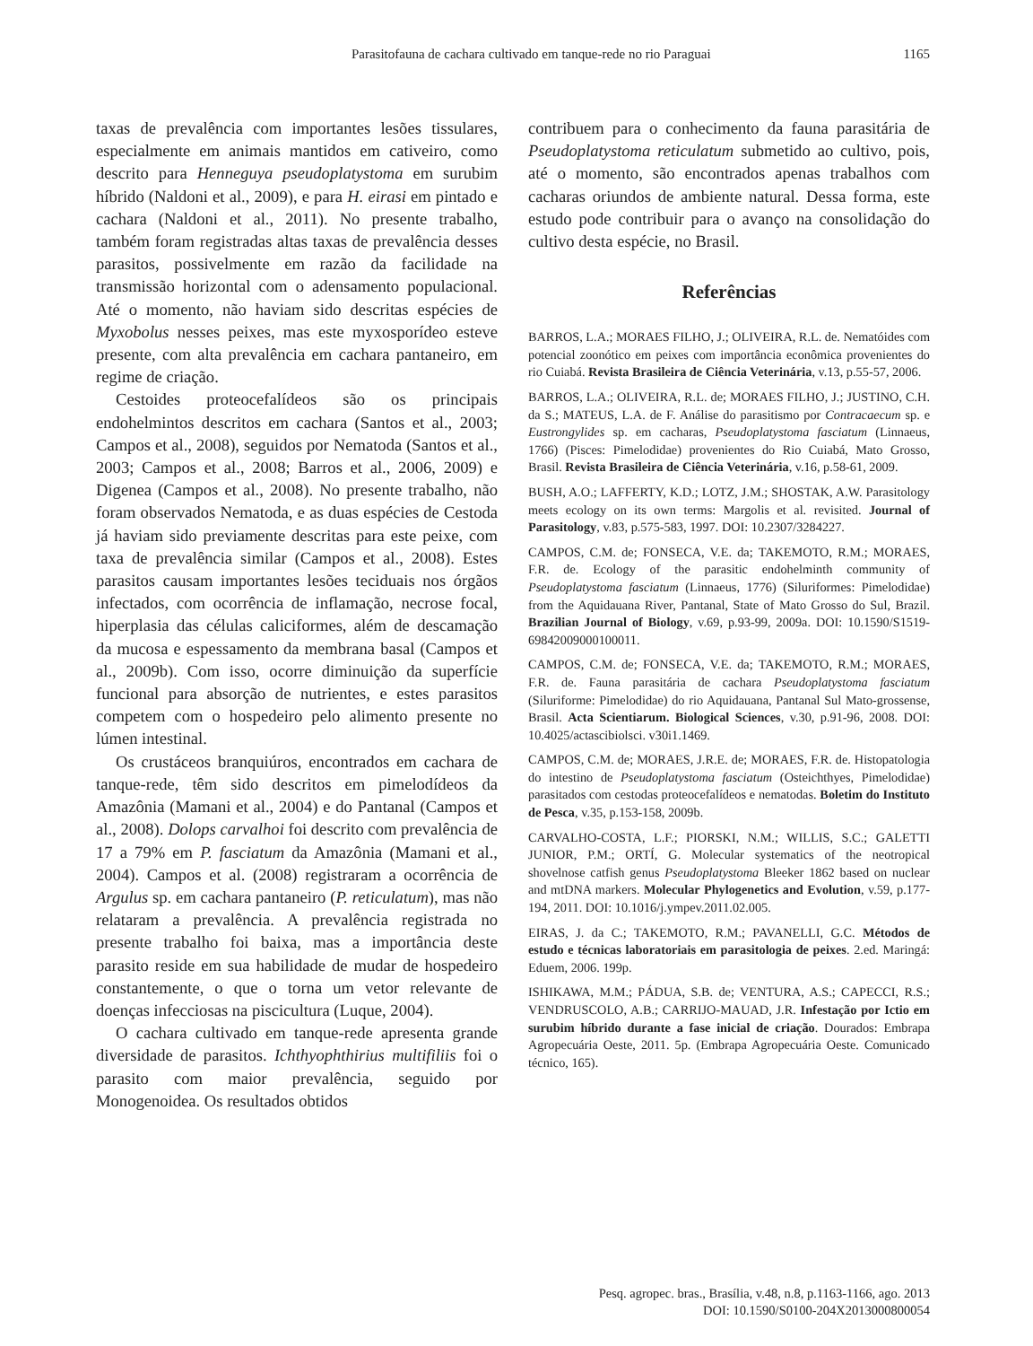Parasitofauna de cachara cultivado em tanque-rede no rio Paraguai 1165
taxas de prevalência com importantes lesões tissulares, especialmente em animais mantidos em cativeiro, como descrito para Henneguya pseudoplatystoma em surubim híbrido (Naldoni et al., 2009), e para H. eirasi em pintado e cachara (Naldoni et al., 2011). No presente trabalho, também foram registradas altas taxas de prevalência desses parasitos, possivelmente em razão da facilidade na transmissão horizontal com o adensamento populacional. Até o momento, não haviam sido descritas espécies de Myxobolus nesses peixes, mas este myxosporídeo esteve presente, com alta prevalência em cachara pantaneiro, em regime de criação.
Cestoides proteocefalídeos são os principais endohelmintos descritos em cachara (Santos et al., 2003; Campos et al., 2008), seguidos por Nematoda (Santos et al., 2003; Campos et al., 2008; Barros et al., 2006, 2009) e Digenea (Campos et al., 2008). No presente trabalho, não foram observados Nematoda, e as duas espécies de Cestoda já haviam sido previamente descritas para este peixe, com taxa de prevalência similar (Campos et al., 2008). Estes parasitos causam importantes lesões teciduais nos órgãos infectados, com ocorrência de inflamação, necrose focal, hiperplasia das células caliciformes, além de descamação da mucosa e espessamento da membrana basal (Campos et al., 2009b). Com isso, ocorre diminuição da superfície funcional para absorção de nutrientes, e estes parasitos competem com o hospedeiro pelo alimento presente no lúmen intestinal.
Os crustáceos branquiúros, encontrados em cachara de tanque-rede, têm sido descritos em pimelodídeos da Amazônia (Mamani et al., 2004) e do Pantanal (Campos et al., 2008). Dolops carvalhoi foi descrito com prevalência de 17 a 79% em P. fasciatum da Amazônia (Mamani et al., 2004). Campos et al. (2008) registraram a ocorrência de Argulus sp. em cachara pantaneiro (P. reticulatum), mas não relataram a prevalência. A prevalência registrada no presente trabalho foi baixa, mas a importância deste parasito reside em sua habilidade de mudar de hospedeiro constantemente, o que o torna um vetor relevante de doenças infecciosas na piscicultura (Luque, 2004).
O cachara cultivado em tanque-rede apresenta grande diversidade de parasitos. Ichthyophthirius multifiliis foi o parasito com maior prevalência, seguido por Monogenoidea. Os resultados obtidos
contribuem para o conhecimento da fauna parasitária de Pseudoplatystoma reticulatum submetido ao cultivo, pois, até o momento, são encontrados apenas trabalhos com cacharas oriundos de ambiente natural. Dessa forma, este estudo pode contribuir para o avanço na consolidação do cultivo desta espécie, no Brasil.
Referências
BARROS, L.A.; MORAES FILHO, J.; OLIVEIRA, R.L. de. Nematóides com potencial zoonótico em peixes com importância econômica provenientes do rio Cuiabá. Revista Brasileira de Ciência Veterinária, v.13, p.55-57, 2006.
BARROS, L.A.; OLIVEIRA, R.L. de; MORAES FILHO, J.; JUSTINO, C.H. da S.; MATEUS, L.A. de F. Análise do parasitismo por Contracaecum sp. e Eustrongylides sp. em cacharas, Pseudoplatystoma fasciatum (Linnaeus, 1766) (Pisces: Pimelodidae) provenientes do Rio Cuiabá, Mato Grosso, Brasil. Revista Brasileira de Ciência Veterinária, v.16, p.58-61, 2009.
BUSH, A.O.; LAFFERTY, K.D.; LOTZ, J.M.; SHOSTAK, A.W. Parasitology meets ecology on its own terms: Margolis et al. revisited. Journal of Parasitology, v.83, p.575-583, 1997. DOI: 10.2307/3284227.
CAMPOS, C.M. de; FONSECA, V.E. da; TAKEMOTO, R.M.; MORAES, F.R. de. Ecology of the parasitic endohelminth community of Pseudoplatystoma fasciatum (Linnaeus, 1776) (Siluriformes: Pimelodidae) from the Aquidauana River, Pantanal, State of Mato Grosso do Sul, Brazil. Brazilian Journal of Biology, v.69, p.93-99, 2009a. DOI: 10.1590/S1519-69842009000100011.
CAMPOS, C.M. de; FONSECA, V.E. da; TAKEMOTO, R.M.; MORAES, F.R. de. Fauna parasitária de cachara Pseudoplatystoma fasciatum (Siluriforme: Pimelodidae) do rio Aquidauana, Pantanal Sul Mato-grossense, Brasil. Acta Scientiarum. Biological Sciences, v.30, p.91-96, 2008. DOI: 10.4025/actascibiolsci. v30i1.1469.
CAMPOS, C.M. de; MORAES, J.R.E. de; MORAES, F.R. de. Histopatologia do intestino de Pseudoplatystoma fasciatum (Osteichthyes, Pimelodidae) parasitados com cestodas proteocefalídeos e nematodas. Boletim do Instituto de Pesca, v.35, p.153-158, 2009b.
CARVALHO-COSTA, L.F.; PIORSKI, N.M.; WILLIS, S.C.; GALETTI JUNIOR, P.M.; ORTÍ, G. Molecular systematics of the neotropical shovelnose catfish genus Pseudoplatystoma Bleeker 1862 based on nuclear and mtDNA markers. Molecular Phylogenetics and Evolution, v.59, p.177-194, 2011. DOI: 10.1016/j.ympev.2011.02.005.
EIRAS, J. da C.; TAKEMOTO, R.M.; PAVANELLI, G.C. Métodos de estudo e técnicas laboratoriais em parasitologia de peixes. 2.ed. Maringá: Eduem, 2006. 199p.
ISHIKAWA, M.M.; PÁDUA, S.B. de; VENTURA, A.S.; CAPECCI, R.S.; VENDRUSCOLO, A.B.; CARRIJO-MAUAD, J.R. Infestação por Ictio em surubim híbrido durante a fase inicial de criação. Dourados: Embrapa Agropecuária Oeste, 2011. 5p. (Embrapa Agropecuária Oeste. Comunicado técnico, 165).
Pesq. agropec. bras., Brasília, v.48, n.8, p.1163-1166, ago. 2013
DOI: 10.1590/S0100-204X2013000800054